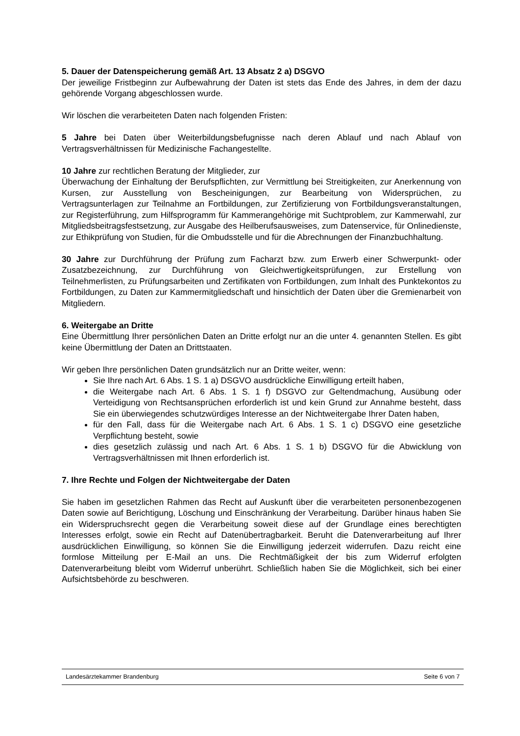5. Dauer der Datenspeicherung gemäß Art. 13 Absatz 2 a) DSGVO
Der jeweilige Fristbeginn zur Aufbewahrung der Daten ist stets das Ende des Jahres, in dem der dazu gehörende Vorgang abgeschlossen wurde.
Wir löschen die verarbeiteten Daten nach folgenden Fristen:
5 Jahre bei Daten über Weiterbildungsbefugnisse nach deren Ablauf und nach Ablauf von Vertragsverhältnissen für Medizinische Fachangestellte.
10 Jahre zur rechtlichen Beratung der Mitglieder, zur
Überwachung der Einhaltung der Berufspflichten, zur Vermittlung bei Streitigkeiten, zur Anerkennung von Kursen, zur Ausstellung von Bescheinigungen, zur Bearbeitung von Widersprüchen, zu Vertragsunterlagen zur Teilnahme an Fortbildungen, zur Zertifizierung von Fortbildungsveranstaltungen, zur Registerführung, zum Hilfsprogramm für Kammerangehörige mit Suchtproblem, zur Kammerwahl, zur Mitgliedsbeitragsfestsetzung, zur Ausgabe des Heilberufsausweises, zum Datenservice, für Onlinedienste, zur Ethikprüfung von Studien, für die Ombudsstelle und für die Abrechnungen der Finanzbuchhaltung.
30 Jahre zur Durchführung der Prüfung zum Facharzt bzw. zum Erwerb einer Schwerpunkt- oder Zusatzbezeichnung, zur Durchführung von Gleichwertigkeitsprüfungen, zur Erstellung von Teilnehmerlisten, zu Prüfungsarbeiten und Zertifikaten von Fortbildungen, zum Inhalt des Punktekontos zu Fortbildungen, zu Daten zur Kammermitgliedschaft und hinsichtlich der Daten über die Gremienarbeit von Mitgliedern.
6. Weitergabe an Dritte
Eine Übermittlung Ihrer persönlichen Daten an Dritte erfolgt nur an die unter 4. genannten Stellen. Es gibt keine Übermittlung der Daten an Drittstaaten.
Wir geben Ihre persönlichen Daten grundsätzlich nur an Dritte weiter, wenn:
Sie Ihre nach Art. 6 Abs. 1 S. 1 a) DSGVO ausdrückliche Einwilligung erteilt haben,
die Weitergabe nach Art. 6 Abs. 1 S. 1 f) DSGVO zur Geltendmachung, Ausübung oder Verteidigung von Rechtsansprüchen erforderlich ist und kein Grund zur Annahme besteht, dass Sie ein überwiegendes schutzwürdiges Interesse an der Nichtweitergabe Ihrer Daten haben,
für den Fall, dass für die Weitergabe nach Art. 6 Abs. 1 S. 1 c) DSGVO eine gesetzliche Verpflichtung besteht, sowie
dies gesetzlich zulässig und nach Art. 6 Abs. 1 S. 1 b) DSGVO für die Abwicklung von Vertragsverhältnissen mit Ihnen erforderlich ist.
7. Ihre Rechte und Folgen der Nichtweitergabe der Daten
Sie haben im gesetzlichen Rahmen das Recht auf Auskunft über die verarbeiteten personenbezogenen Daten sowie auf Berichtigung, Löschung und Einschränkung der Verarbeitung. Darüber hinaus haben Sie ein Widerspruchsrecht gegen die Verarbeitung soweit diese auf der Grundlage eines berechtigten Interesses erfolgt, sowie ein Recht auf Datenübertragbarkeit. Beruht die Datenverarbeitung auf Ihrer ausdrücklichen Einwilligung, so können Sie die Einwilligung jederzeit widerrufen. Dazu reicht eine formlose Mitteilung per E-Mail an uns. Die Rechtmäßigkeit der bis zum Widerruf erfolgten Datenverarbeitung bleibt vom Widerruf unberührt. Schließlich haben Sie die Möglichkeit, sich bei einer Aufsichtsbehörde zu beschweren.
Landesärztekammer Brandenburg Seite 6 von 7